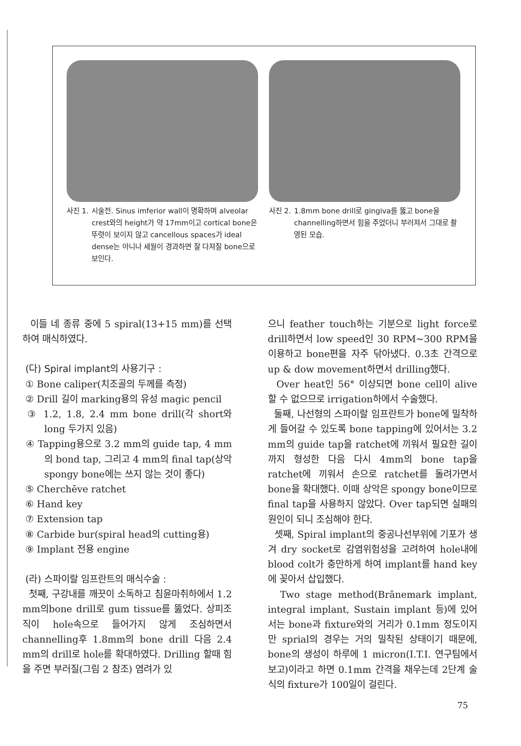사진 1. 시술전. Sinus imferior wall이 명확하며 alveolar crest와의 height가 약 17mm이고 cortical bone은 뚜렷이 보이지 않고 cancellous spaces가 ideal dense는 아니나 세월이 경과하면 잘 다져질 bone으로 보인다.
사진 2. 1.8mm bone drill로 gingiva를 뚫고 bone을 channelling하면서 힘을 주었더니 부러져서 그대로 촬영된 모습.
이들 네 종류 중에 5 spiral(13+15 mm)를 선택하여 매식하였다.
(다) Spiral implant의 사용기구 :
① Bone caliper(치조골의 두께를 측정)
② Drill 길이 marking용의 유성 magic pencil
③ 1.2, 1.8, 2.4 mm bone drill(각 short와 long 두가지 있음)
④ Tapping용으로 3.2 mm의 guide tap, 4 mm의 bond tap, 그리고 4 mm의 final tap(상악 spongy bone에는 쓰지 않는 것이 좋다)
⑤ Cherchēve ratchet
⑥ Hand key
⑦ Extension tap
⑧ Carbide bur(spiral head의 cutting용)
⑨ Implant 전용 engine
(라) 스파이랄 임프란트의 매식수술 :
첫째, 구강내를 깨끗이 소독하고 침윤마취하에서 1.2 mm의bone drill로 gum tissue를 뚫었다. 상피조직이 hole속으로 들어가지 않게 조심하면서 channelling후 1.8mm의 bone drill 다음 2.4 mm의 drill로 hole를 확대하였다. Drilling 할때 힘을 주면 부러질(그림 2 참조) 염려가 있
으니 feather touch하는 기분으로 light force로 drill하면서 low speed인 30 RPM~300 RPM을 이용하고 bone편을 자주 닦아냈다. 0.3초 간격으로 up & dow movement하면서 drilling했다.
Over heat인 56° 이상되면 bone cell이 alive 할 수 없으므로 irrigation하에서 수술했다.
둘째, 나선형의 스파이랄 임프란트가 bone에 밀착하게 들어갈 수 있도록 bone tapping에 있어서는 3.2 mm의 guide tap을 ratchet에 끼워서 필요한 길이까지 형성한 다음 다시 4mm의 bone tap을 ratchet에 끼워서 손으로 ratchet를 돌려가면서 bone을 확대했다. 이때 상악은 spongy bone이므로 final tap을 사용하지 않았다. Over tap되면 실패의 원인이 되니 조심해야 한다.
셋째, Spiral implant의 중공나선부위에 기포가 생겨 dry socket로 감염위험성을 고려하여 hole내에 blood colt가 충만하게 하여 implant를 hand key에 꽂아서 삽입했다.
Two stage method(Brānemark implant, integral implant, Sustain implant 등)에 있어서는 bone과 fixture와의 거리가 0.1mm 정도이지만 sprial의 경우는 거의 밀착된 상태이기 때문에, bone의 생성이 하루에 1 micron(I.T.I. 연구팀에서 보고)이라고 하면 0.1mm 간격을 채우는데 2단계 술식의 fixture가 100일이 걸린다.
75